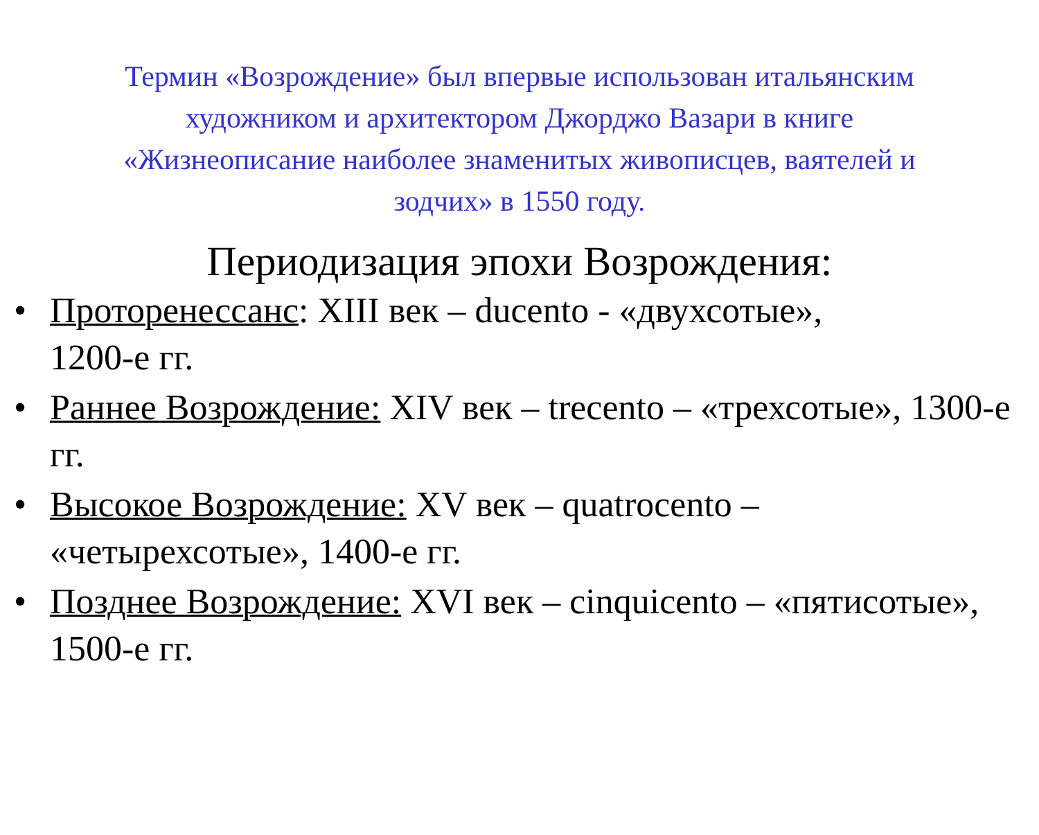Термин «Возрождение» был впервые использован итальянским художником и архитектором Джорджо Вазари в книге «Жизнеописание наиболее знаменитых живописцев, ваятелей и зодчих» в 1550 году.
Периодизация эпохи Возрождения:
• Проторенессанс: XIII век – ducento - «двухсотые»,
1200-е гг.
• Раннее Возрождение: XIV век – trecento – «трехсотые», 1300-е гг.
• Высокое Возрождение: XV век – quatrocento – «четырехсотые», 1400-е гг.
• Позднее Возрождение: XVI век – cinquicento – «пятисотые», 1500-е гг.